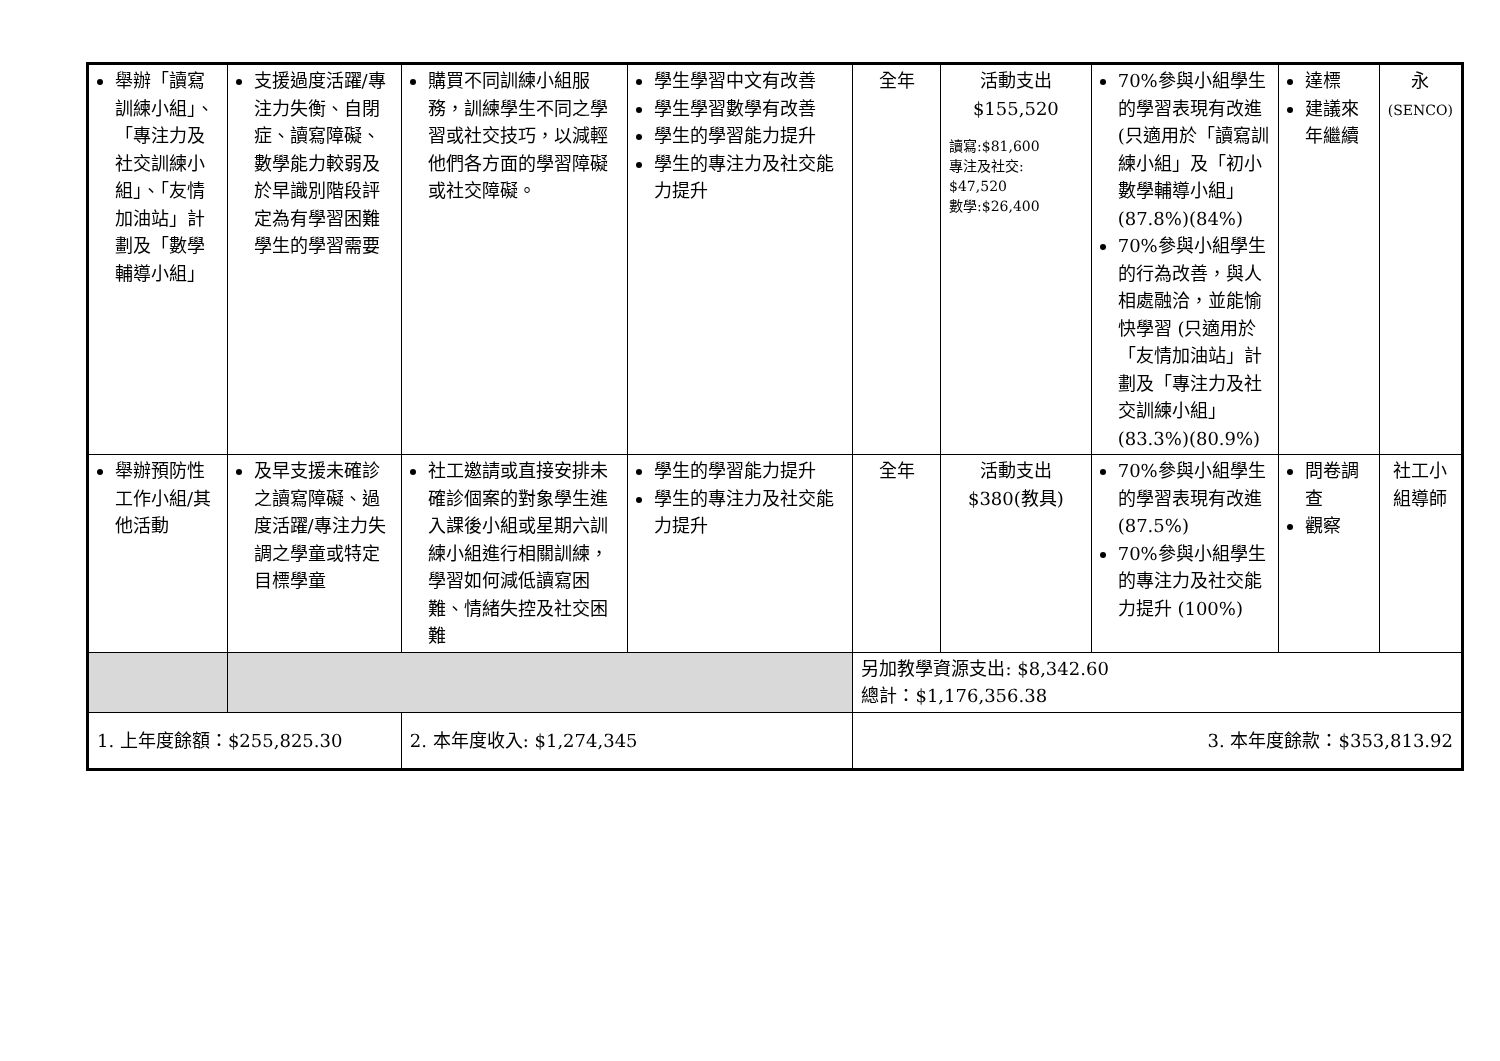| 舉辦「讀寫訓練小組」、「專注力及社交訓練小組」、「友情加油站」計劃及「數學輔導小組」 | 支援過度活躍/專注力失衡、自閉症、讀寫障礙、數學能力較弱及於早識別階段評定為有學習困難學生的學習需要 | 購買不同訓練小組服務，訓練學生不同之學習或社交技巧，以減輕他們各方面的學習障礙或社交障礙。 | 學生學習中文有改善 學生學習數學有改善 學生的學習能力提升 學生的專注力及社交能力提升 | 全年 | 活動支出 $155,520 讀寫:$81,600 專注及社交: $47,520 數學:$26,400 | 70%參與小組學生的學習表現有改進 (只適用於「讀寫訓練小組」及「初小數學輔導小組」(87.8%)(84%) 70%參與小組學生的行為改善，與人相處融洽，並能愉快學習 (只適用於「友情加油站」計劃及「專注力及社交訓練小組」(83.3%)(80.9%) | 達標 建議來年繼續 | 永 (SENCO) |
| 舉辦預防性工作小組/其他活動 | 及早支援未確診之讀寫障礙、過度活躍/專注力失調之學童或特定目標學童 | 社工邀請或直接安排未確診個案的對象學生進入課後小組或星期六訓練小組進行相關訓練，學習如何減低讀寫困難、情緒失控及社交困難 | 學生的學習能力提升 學生的專注力及社交能力提升 | 全年 | 活動支出 $380(教具) | 70%參與小組學生的學習表現有改進 (87.5%) 70%參與小組學生的專注力及社交能力提升 (100%) | 問卷調查 觀察 | 社工小組導師 |
| | | | | 另加教學資源支出: $8,342.60 總計：$1,176,356.38 | | | | |
| 1. 上年度餘額：$255,825.30 | | 2. 本年度收入: $1,274,345 | | 3. 本年度餘款：$353,813.92 | | | | |